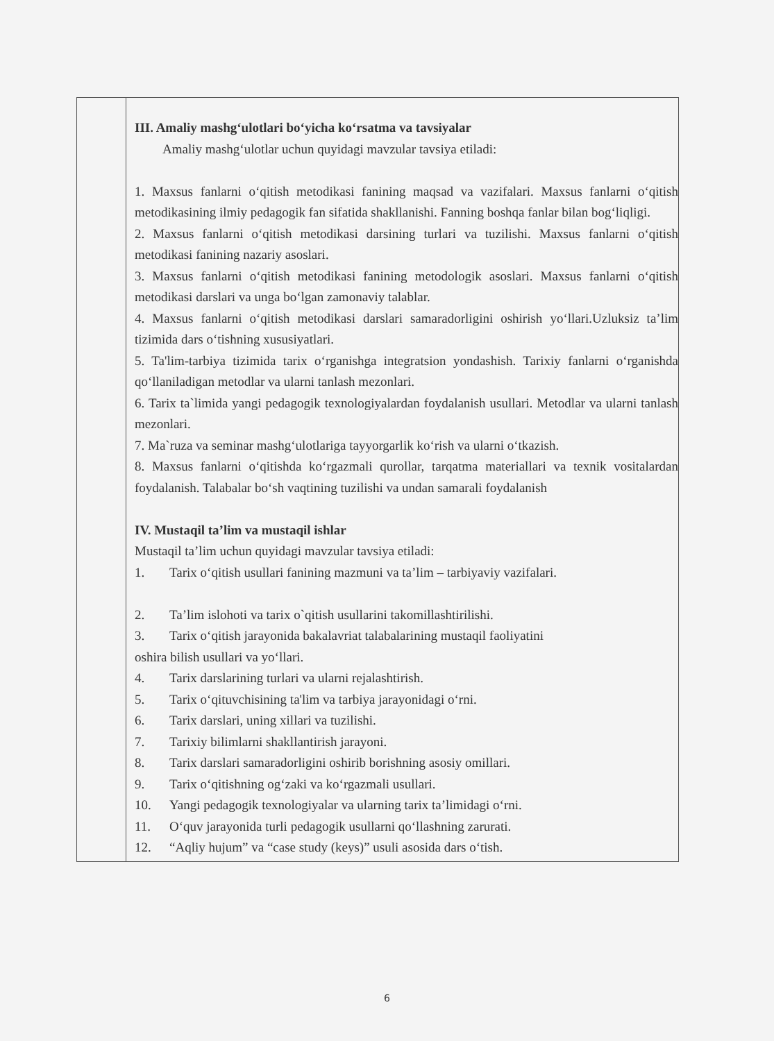| | III. Amaliy mashg‘ulotlari bo‘yicha ko‘rsatma va tavsiyalar Amaliy mashg‘ulotlar uchun quyidagi mavzular tavsiya etiladi: 1. Maxsus fanlarni o‘qitish metodikasi fanining maqsad va vazifalari. Maxsus fanlarni o‘qitish metodikasining ilmiy pedagogik fan sifatida shakllanishi. Fanning boshqa fanlar bilan bog‘liqligi. 2. Maxsus fanlarni o‘qitish metodikasi darsining turlari va tuzilishi. Maxsus fanlarni o‘qitish metodikasi fanining nazariy asoslari. 3. Maxsus fanlarni o‘qitish metodikasi fanining metodologik asoslari. Maxsus fanlarni o‘qitish metodikasi darslari va unga bo‘lgan zamonaviy talablar. 4. Maxsus fanlarni o‘qitish metodikasi darslari samaradorligini oshirish yo‘llari.Uzluksiz ta’lim tizimida dars o‘tishning xususiyatlari. 5. Ta'lim-tarbiya tizimida tarix o‘rganishga integratsion yondashish. Tarixiy fanlarni o‘rganishda qo‘llaniladigan metodlar va ularni tanlash mezonlari. 6. Tarix ta`limida yangi pedagogik texnologiyalardan foydalanish usullari. Metodlar va ularni tanlash mezonlari. 7. Ma`ruza va seminar mashg‘ulotlariga tayyorgarlik ko‘rish va ularni o‘tkazish. 8. Maxsus fanlarni o‘qitishda ko‘rgazmali qurollar, tarqatma materiallari va texnik vositalardan foydalanish. Talabalar bo‘sh vaqtining tuzilishi va undan samarali foydalanish IV. Mustaqil ta’lim va mustaqil ishlar Mustaqil ta’lim uchun quyidagi mavzular tavsiya etiladi: 1. Tarix o‘qitish usullari fanining mazmuni va ta’lim – tarbiyaviy vazifalari. 2. Ta’lim islohoti va tarix o`qitish usullarini takomillashtirilishi. 3. Tarix o‘qitish jarayonida bakalavriat talabalarining mustaqil faoliyatini oshira bilish usullari va yo‘llari. 4. Tarix darslarining turlari va ularni rejalashtirish. 5. Tarix o‘qituvchisining ta'lim va tarbiya jarayonidagi o‘rni. 6. Tarix darslari, uning xillari va tuzilishi. 7. Tarixiy bilimlarni shakllantirish jarayoni. 8. Tarix darslari samaradorligini oshirib borishning asosiy omillari. 9. Tarix o‘qitishning og‘zaki va ko‘rgazmali usullari. 10. Yangi pedagogik texnologiyalar va ularning tarix ta’limidagi o‘rni. 11. O‘quv jarayonida turli pedagogik usullarni qo‘llashning zarurati. 12. “Aqliy hujum” va “case study (keys)” usuli asosida dars o‘tish. |
6